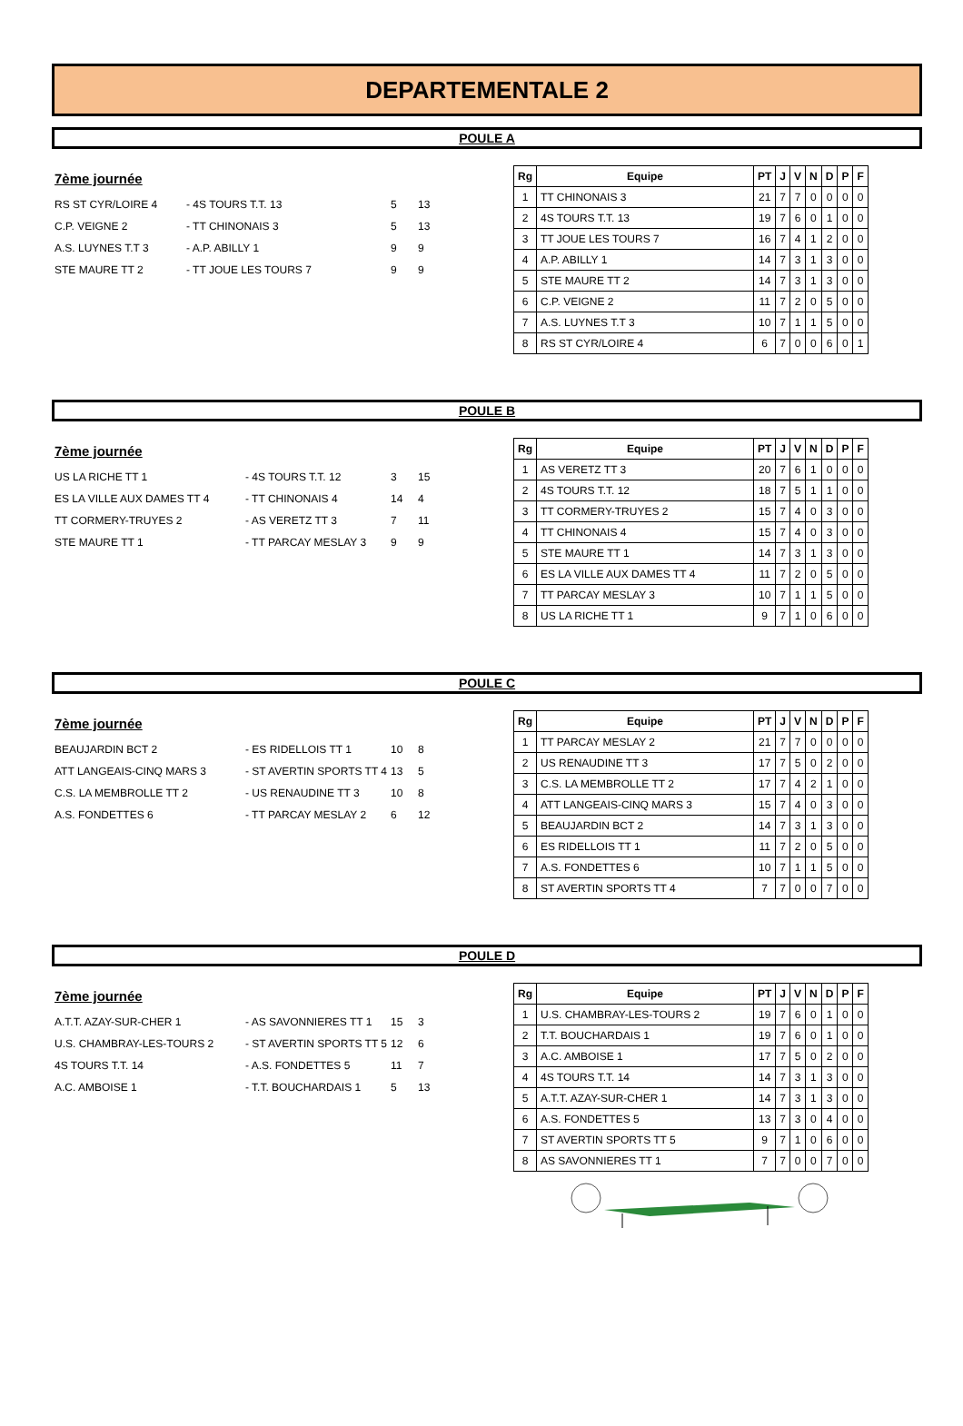DEPARTEMENTALE 2
POULE A
7ème journée
| RS ST CYR/LOIRE 4 | - 4S TOURS T.T. 13 | 5 | 13 |
| C.P. VEIGNE 2 | - TT CHINONAIS 3 | 5 | 13 |
| A.S. LUYNES T.T 3 | - A.P. ABILLY 1 | 9 | 9 |
| STE MAURE TT 2 | - TT JOUE LES TOURS 7 | 9 | 9 |
| Rg | Equipe | PT | J | V | N | D | P | F |
| --- | --- | --- | --- | --- | --- | --- | --- | --- |
| 1 | TT CHINONAIS 3 | 21 | 7 | 7 | 0 | 0 | 0 | 0 |
| 2 | 4S TOURS T.T. 13 | 19 | 7 | 6 | 0 | 1 | 0 | 0 |
| 3 | TT JOUE LES TOURS 7 | 16 | 7 | 4 | 1 | 2 | 0 | 0 |
| 4 | A.P. ABILLY 1 | 14 | 7 | 3 | 1 | 3 | 0 | 0 |
| 5 | STE MAURE TT 2 | 14 | 7 | 3 | 1 | 3 | 0 | 0 |
| 6 | C.P. VEIGNE 2 | 11 | 7 | 2 | 0 | 5 | 0 | 0 |
| 7 | A.S. LUYNES T.T 3 | 10 | 7 | 1 | 1 | 5 | 0 | 0 |
| 8 | RS ST CYR/LOIRE 4 | 6 | 7 | 0 | 0 | 6 | 0 | 1 |
POULE B
7ème journée
| US LA RICHE TT 1 | - 4S TOURS T.T. 12 | 3 | 15 |
| ES LA VILLE AUX DAMES TT 4 | - TT CHINONAIS 4 | 14 | 4 |
| TT CORMERY-TRUYES 2 | - AS VERETZ TT 3 | 7 | 11 |
| STE MAURE TT 1 | - TT PARCAY MESLAY 3 | 9 | 9 |
| Rg | Equipe | PT | J | V | N | D | P | F |
| --- | --- | --- | --- | --- | --- | --- | --- | --- |
| 1 | AS VERETZ TT 3 | 20 | 7 | 6 | 1 | 0 | 0 | 0 |
| 2 | 4S TOURS T.T. 12 | 18 | 7 | 5 | 1 | 1 | 0 | 0 |
| 3 | TT CORMERY-TRUYES 2 | 15 | 7 | 4 | 0 | 3 | 0 | 0 |
| 4 | TT CHINONAIS 4 | 15 | 7 | 4 | 0 | 3 | 0 | 0 |
| 5 | STE MAURE TT 1 | 14 | 7 | 3 | 1 | 3 | 0 | 0 |
| 6 | ES LA VILLE AUX DAMES TT 4 | 11 | 7 | 2 | 0 | 5 | 0 | 0 |
| 7 | TT PARCAY MESLAY 3 | 10 | 7 | 1 | 1 | 5 | 0 | 0 |
| 8 | US LA RICHE TT 1 | 9 | 7 | 1 | 0 | 6 | 0 | 0 |
POULE C
7ème journée
| BEAUJARDIN BCT 2 | - ES RIDELLOIS TT 1 | 10 | 8 |
| ATT LANGEAIS-CINQ MARS 3 | - ST AVERTIN SPORTS TT 4 | 13 | 5 |
| C.S. LA MEMBROLLE TT 2 | - US RENAUDINE TT 3 | 10 | 8 |
| A.S. FONDETTES 6 | - TT PARCAY MESLAY 2 | 6 | 12 |
| Rg | Equipe | PT | J | V | N | D | P | F |
| --- | --- | --- | --- | --- | --- | --- | --- | --- |
| 1 | TT PARCAY MESLAY 2 | 21 | 7 | 7 | 0 | 0 | 0 | 0 |
| 2 | US RENAUDINE TT 3 | 17 | 7 | 5 | 0 | 2 | 0 | 0 |
| 3 | C.S. LA MEMBROLLE TT 2 | 17 | 7 | 4 | 2 | 1 | 0 | 0 |
| 4 | ATT LANGEAIS-CINQ MARS 3 | 15 | 7 | 4 | 0 | 3 | 0 | 0 |
| 5 | BEAUJARDIN BCT 2 | 14 | 7 | 3 | 1 | 3 | 0 | 0 |
| 6 | ES RIDELLOIS TT 1 | 11 | 7 | 2 | 0 | 5 | 0 | 0 |
| 7 | A.S. FONDETTES 6 | 10 | 7 | 1 | 1 | 5 | 0 | 0 |
| 8 | ST AVERTIN SPORTS TT 4 | 7 | 7 | 0 | 0 | 7 | 0 | 0 |
POULE D
7ème journée
| A.T.T. AZAY-SUR-CHER 1 | - AS SAVONNIERES TT 1 | 15 | 3 |
| U.S. CHAMBRAY-LES-TOURS 2 | - ST AVERTIN SPORTS TT 5 | 12 | 6 |
| 4S TOURS T.T. 14 | - A.S. FONDETTES 5 | 11 | 7 |
| A.C. AMBOISE 1 | - T.T. BOUCHARDAIS 1 | 5 | 13 |
| Rg | Equipe | PT | J | V | N | D | P | F |
| --- | --- | --- | --- | --- | --- | --- | --- | --- |
| 1 | U.S. CHAMBRAY-LES-TOURS 2 | 19 | 7 | 6 | 0 | 1 | 0 | 0 |
| 2 | T.T. BOUCHARDAIS 1 | 19 | 7 | 6 | 0 | 1 | 0 | 0 |
| 3 | A.C. AMBOISE 1 | 17 | 7 | 5 | 0 | 2 | 0 | 0 |
| 4 | 4S TOURS T.T. 14 | 14 | 7 | 3 | 1 | 3 | 0 | 0 |
| 5 | A.T.T. AZAY-SUR-CHER 1 | 14 | 7 | 3 | 1 | 3 | 0 | 0 |
| 6 | A.S. FONDETTES 5 | 13 | 7 | 3 | 0 | 4 | 0 | 0 |
| 7 | ST AVERTIN SPORTS TT 5 | 9 | 7 | 1 | 0 | 6 | 0 | 0 |
| 8 | AS SAVONNIERES TT 1 | 7 | 7 | 0 | 0 | 7 | 0 | 0 |